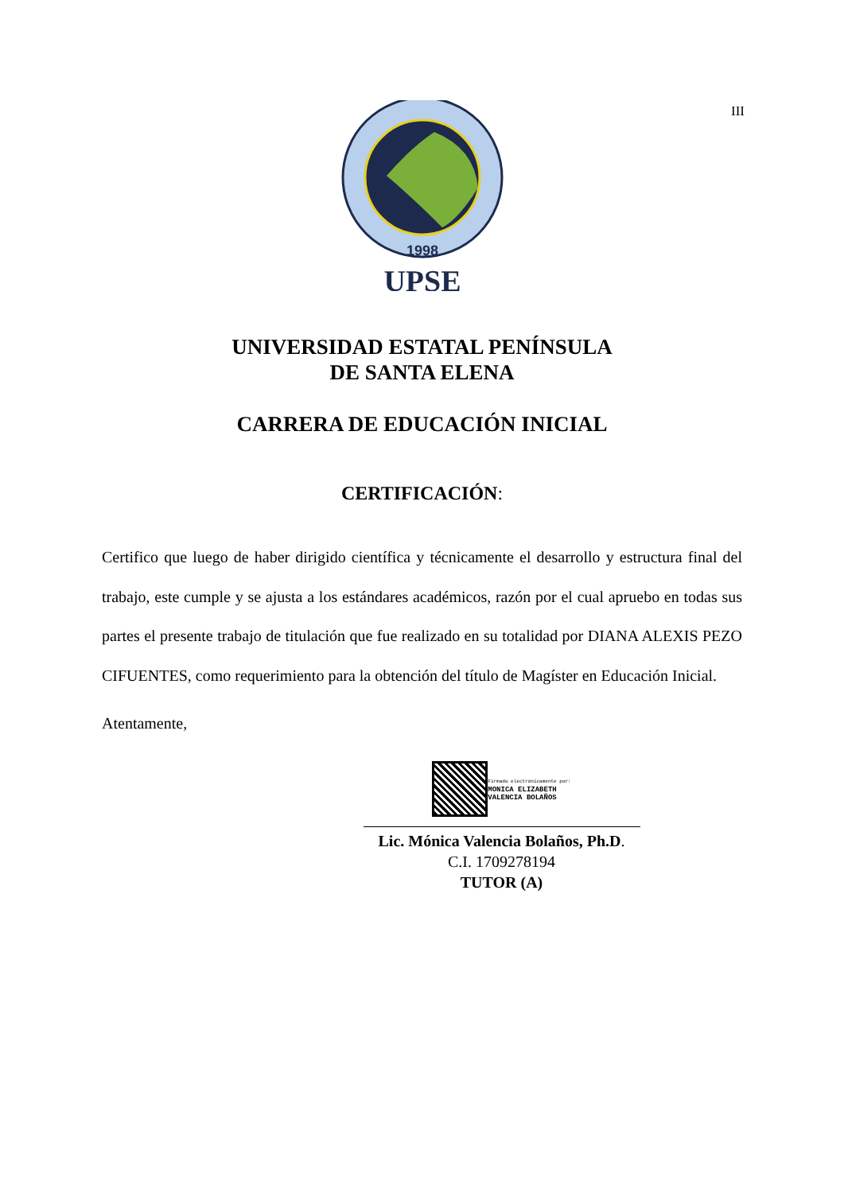III
UPSE
1998
UNIVERSIDAD ESTATAL PENÍNSULA
DE SANTA ELENA
CARRERA DE EDUCACIÓN INICIAL
CERTIFICACIÓN:
Certifico que luego de haber dirigido científica y técnicamente el desarrollo y estructura final del trabajo, este cumple y se ajusta a los estándares académicos, razón por el cual apruebo en todas sus partes el presente trabajo de titulación que fue realizado en su totalidad por DIANA ALEXIS PEZO CIFUENTES, como requerimiento para la obtención del título de Magíster en Educación Inicial.
Atentamente,
Firmado electrónicamente por:
MONICA ELIZABETH
VALENCIA BOLAÑOS
Lic. Mónica Valencia Bolaños, Ph.D.
C.I. 1709278194
TUTOR (A)